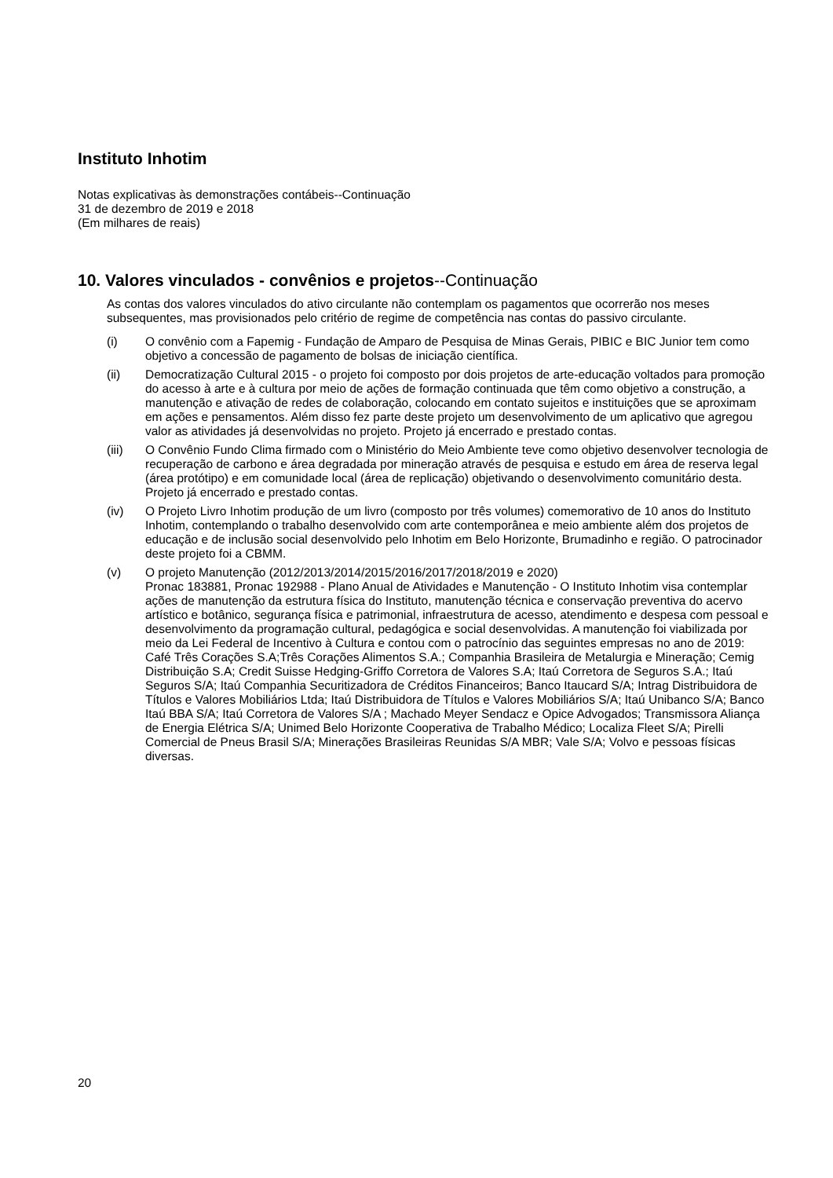Instituto Inhotim
Notas explicativas às demonstrações contábeis--Continuação
31 de dezembro de 2019 e 2018
(Em milhares de reais)
10. Valores vinculados - convênios e projetos--Continuação
As contas dos valores vinculados do ativo circulante não contemplam os pagamentos que ocorrerão nos meses subsequentes, mas provisionados pelo critério de regime de competência nas contas do passivo circulante.
(i) O convênio com a Fapemig - Fundação de Amparo de Pesquisa de Minas Gerais, PIBIC e BIC Junior tem como objetivo a concessão de pagamento de bolsas de iniciação científica.
(ii) Democratização Cultural 2015 - o projeto foi composto por dois projetos de arte-educação voltados para promoção do acesso à arte e à cultura por meio de ações de formação continuada que têm como objetivo a construção, a manutenção e ativação de redes de colaboração, colocando em contato sujeitos e instituições que se aproximam em ações e pensamentos. Além disso fez parte deste projeto um desenvolvimento de um aplicativo que agregou valor as atividades já desenvolvidas no projeto. Projeto já encerrado e prestado contas.
(iii) O Convênio Fundo Clima firmado com o Ministério do Meio Ambiente teve como objetivo desenvolver tecnologia de recuperação de carbono e área degradada por mineração através de pesquisa e estudo em área de reserva legal (área protótipo) e em comunidade local (área de replicação) objetivando o desenvolvimento comunitário desta. Projeto já encerrado e prestado contas.
(iv) O Projeto Livro Inhotim produção de um livro (composto por três volumes) comemorativo de 10 anos do Instituto Inhotim, contemplando o trabalho desenvolvido com arte contemporânea e meio ambiente além dos projetos de educação e de inclusão social desenvolvido pelo Inhotim em Belo Horizonte, Brumadinho e região. O patrocinador deste projeto foi a CBMM.
(v) O projeto Manutenção (2012/2013/2014/2015/2016/2017/2018/2019 e 2020)
Pronac 183881, Pronac 192988 - Plano Anual de Atividades e Manutenção - O Instituto Inhotim visa contemplar ações de manutenção da estrutura física do Instituto, manutenção técnica e conservação preventiva do acervo artístico e botânico, segurança física e patrimonial, infraestrutura de acesso, atendimento e despesa com pessoal e desenvolvimento da programação cultural, pedagógica e social desenvolvidas. A manutenção foi viabilizada por meio da Lei Federal de Incentivo à Cultura e contou com o patrocínio das seguintes empresas no ano de 2019: Café Três Corações S.A;Três Corações Alimentos S.A.; Companhia Brasileira de Metalurgia e Mineração; Cemig Distribuição S.A; Credit Suisse Hedging-Griffo Corretora de Valores S.A; Itaú Corretora de Seguros S.A.; Itaú Seguros S/A; Itaú Companhia Securitizadora de Créditos Financeiros; Banco Itaucard S/A; Intrag Distribuidora de Títulos e Valores Mobiliários Ltda; Itaú Distribuidora de Títulos e Valores Mobiliários S/A; Itaú Unibanco S/A; Banco Itaú BBA S/A; Itaú Corretora de Valores S/A ; Machado Meyer Sendacz e Opice Advogados; Transmissora Aliança de Energia Elétrica S/A; Unimed Belo Horizonte Cooperativa de Trabalho Médico; Localiza Fleet S/A; Pirelli Comercial de Pneus Brasil S/A; Minerações Brasileiras Reunidas S/A MBR; Vale S/A; Volvo e pessoas físicas diversas.
20